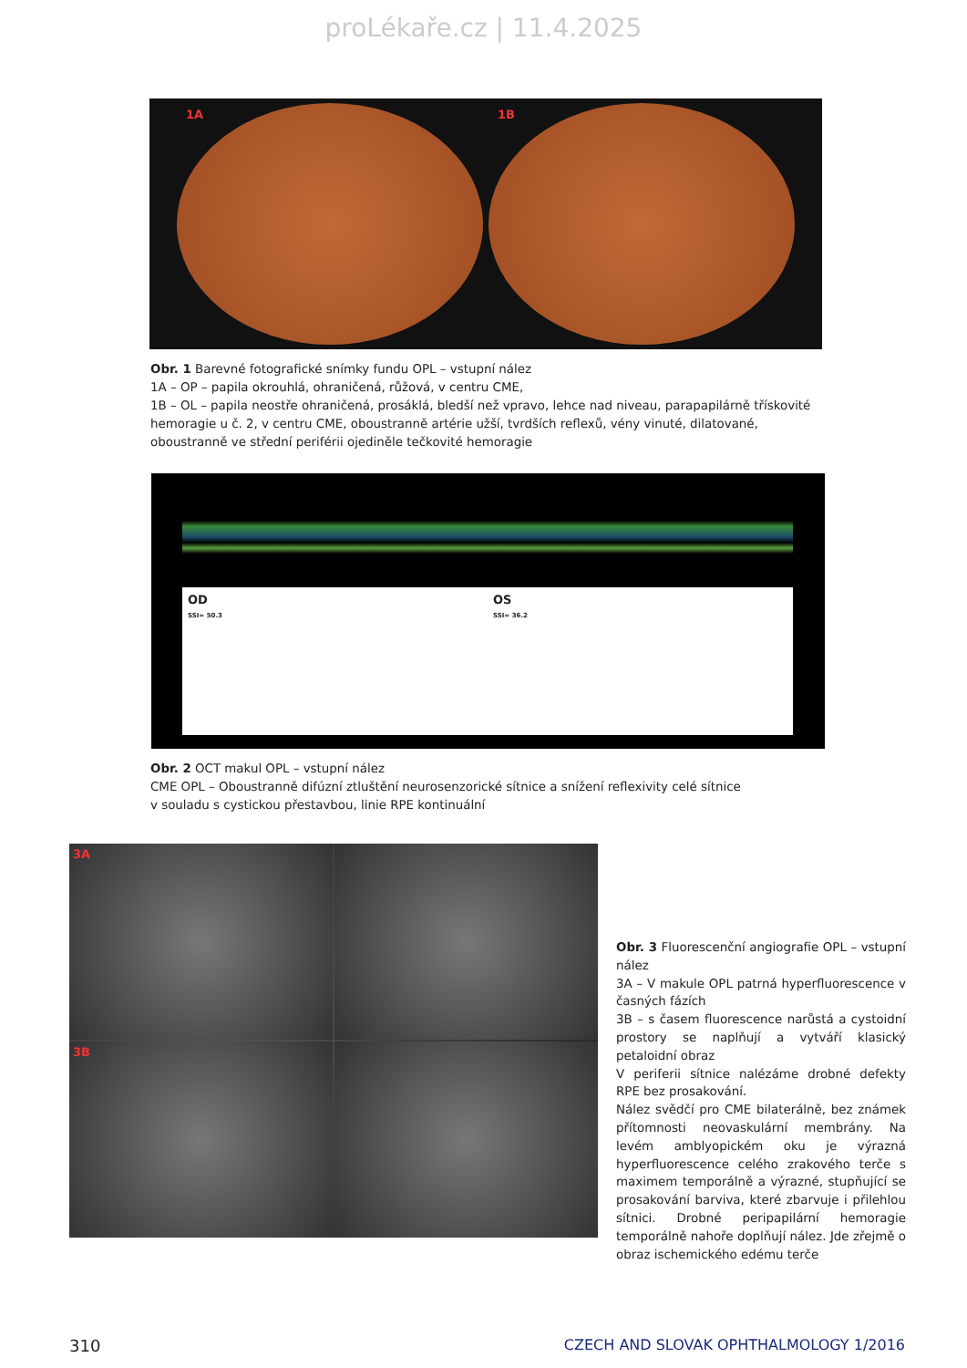proLékaře.cz | 11.4.2025
1A
1B
Obr. 1 Barevné fotografické snímky fundu OPL – vstupní nález
1A – OP – papila okrouhlá, ohraničená, růžová, v centru CME,
1B – OL – papila neostře ohraničená, prosáklá, bledší než vpravo, lehce nad niveau, parapapilárně třískovité hemoragie u č. 2, v centru CME, oboustranně artérie užší, tvrdších reflexů, vény vinuté, dilatované, oboustranně ve střední periférii ojediněle tečkovité hemoragie
OD
SSI= 50.3
OS
SSI= 36.2
Obr. 2 OCT makul OPL – vstupní nález
CME OPL – Oboustranně difúzní ztluštění neurosenzorické sítnice a snížení reflexivity celé sítnice
v souladu s cystickou přestavbou, linie RPE kontinuální
3A
3B
Obr. 3 Fluorescenční angiografie OPL – vstupní nález
3A – V makule OPL patrná hyperfluorescence v časných fázích
3B – s časem fluorescence narůstá a cystoidní prostory se naplňují a vytváří klasický petaloidní obraz
V periferii sítnice nalézáme drobné defekty RPE bez prosakování.
Nález svědčí pro CME bilaterálně, bez známek přítomnosti neovaskulární membrány. Na levém amblyopickém oku je výrazná hyperfluorescence celého zrakového terče s maximem temporálně a výrazné, stupňující se prosakování barviva, které zbarvuje i přilehlou sítnici. Drobné peripapilární hemoragie temporálně nahoře doplňují nález. Jde zřejmě o obraz ischemického edému terče
310 CZECH AND SLOVAK OPHTHALMOLOGY 1/2016